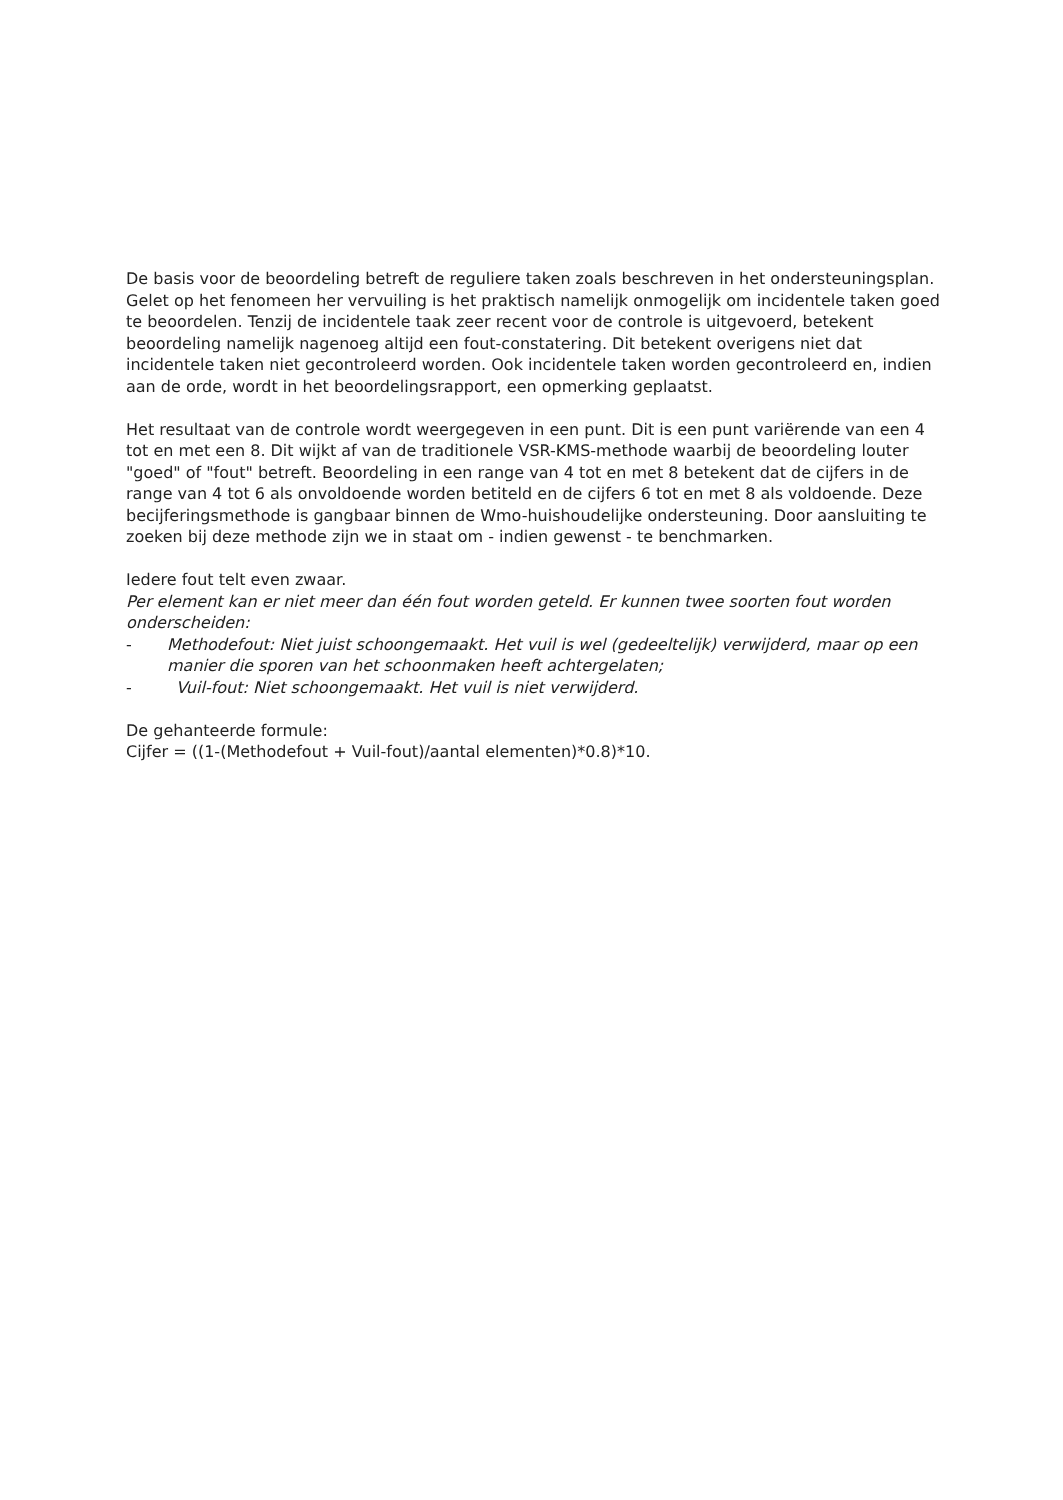De basis voor de beoordeling betreft de reguliere taken zoals beschreven in het ondersteuningsplan. Gelet op het fenomeen her vervuiling is het praktisch namelijk onmogelijk om incidentele taken goed te beoordelen. Tenzij de incidentele taak zeer recent voor de controle is uitgevoerd, betekent beoordeling namelijk nagenoeg altijd een fout-constatering. Dit betekent overigens niet dat incidentele taken niet gecontroleerd worden. Ook incidentele taken worden gecontroleerd en, indien aan de orde, wordt in het beoordelingsrapport, een opmerking geplaatst.
Het resultaat van de controle wordt weergegeven in een punt. Dit is een punt variërende van een 4 tot en met een 8. Dit wijkt af van de traditionele VSR-KMS-methode waarbij de beoordeling louter "goed" of "fout" betreft. Beoordeling in een range van 4 tot en met 8 betekent dat de cijfers in de range van 4 tot 6 als onvoldoende worden betiteld en de cijfers 6 tot en met 8 als voldoende. Deze becijferingsmethode is gangbaar binnen de Wmo-huishoudelijke ondersteuning. Door aansluiting te zoeken bij deze methode zijn we in staat om - indien gewenst - te benchmarken.
Iedere fout telt even zwaar.
Per element kan er niet meer dan één fout worden geteld. Er kunnen twee soorten fout worden onderscheiden:
- Methodefout: Niet juist schoongemaakt. Het vuil is wel (gedeeltelijk) verwijderd, maar op een manier die sporen van het schoonmaken heeft achtergelaten;
- Vuil-fout: Niet schoongemaakt. Het vuil is niet verwijderd.
De gehanteerde formule:
Cijfer = ((1-(Methodefout + Vuil-fout)/aantal elementen)*0.8)*10.